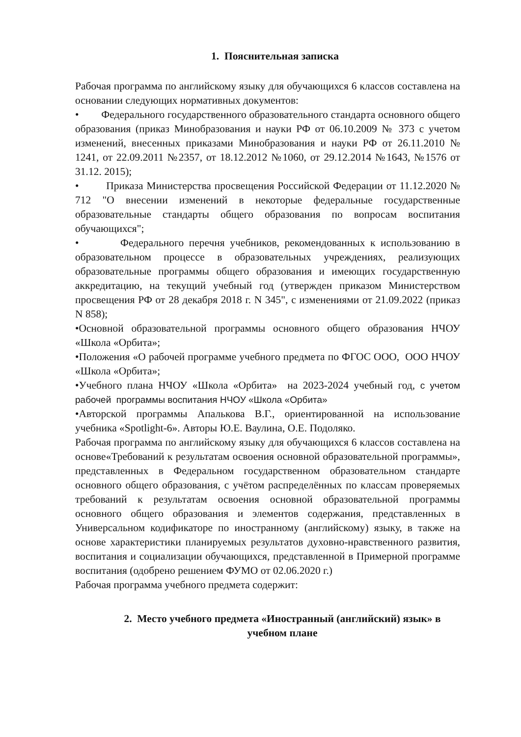1. Пояснительная записка
Рабочая программа по английскому языку для обучающихся 6 классов составлена на основании следующих нормативных документов:
• Федерального государственного образовательного стандарта основного общего образования (приказ Минобразования и науки РФ от 06.10.2009 № 373 с учетом изменений, внесенных приказами Минобразования и науки РФ от 26.11.2010 № 1241, от 22.09.2011 №2357, от 18.12.2012 №1060, от 29.12.2014 №1643, №1576 от 31.12. 2015);
• Приказа Министерства просвещения Российской Федерации от 11.12.2020 № 712 "О внесении изменений в некоторые федеральные государственные образовательные стандарты общего образования по вопросам воспитания обучающихся";
• Федерального перечня учебников, рекомендованных к использованию в образовательном процессе в образовательных учреждениях, реализующих образовательные программы общего образования и имеющих государственную аккредитацию, на текущий учебный год (утвержден приказом Министерством просвещения РФ от 28 декабря 2018 г. N 345", с изменениями от 21.09.2022 (приказ N 858);
•Основной образовательной программы основного общего образования НЧОУ «Школа «Орбита»;
•Положения «О рабочей программе учебного предмета по ФГОС ООО, ООО НЧОУ «Школа «Орбита»;
•Учебного плана НЧОУ «Школа «Орбита» на 2023-2024 учебный год, с учетом рабочей программы воспитания НЧОУ «Школа «Орбита»
•Авторской программы Апалькова В.Г., ориентированной на использование учебника «Spotlight-6». Авторы Ю.Е. Ваулина, О.Е. Подоляко.
Рабочая программа по английскому языку для обучающихся 6 классов составлена на основе«Требований к результатам освоения основной образовательной программы», представленных в Федеральном государственном образовательном стандарте основного общего образования, с учётом распределённых по классам проверяемых требований к результатам освоения основной образовательной программы основного общего образования и элементов содержания, представленных в Универсальном кодификаторе по иностранному (английскому) языку, в также на основе характеристики планируемых результатов духовно-нравственного развития, воспитания и социализации обучающихся, представленной в Примерной программе воспитания (одобрено решением ФУМО от 02.06.2020 г.)
Рабочая программа учебного предмета содержит:
2. Место учебного предмета «Иностранный (английский) язык» в учебном плане